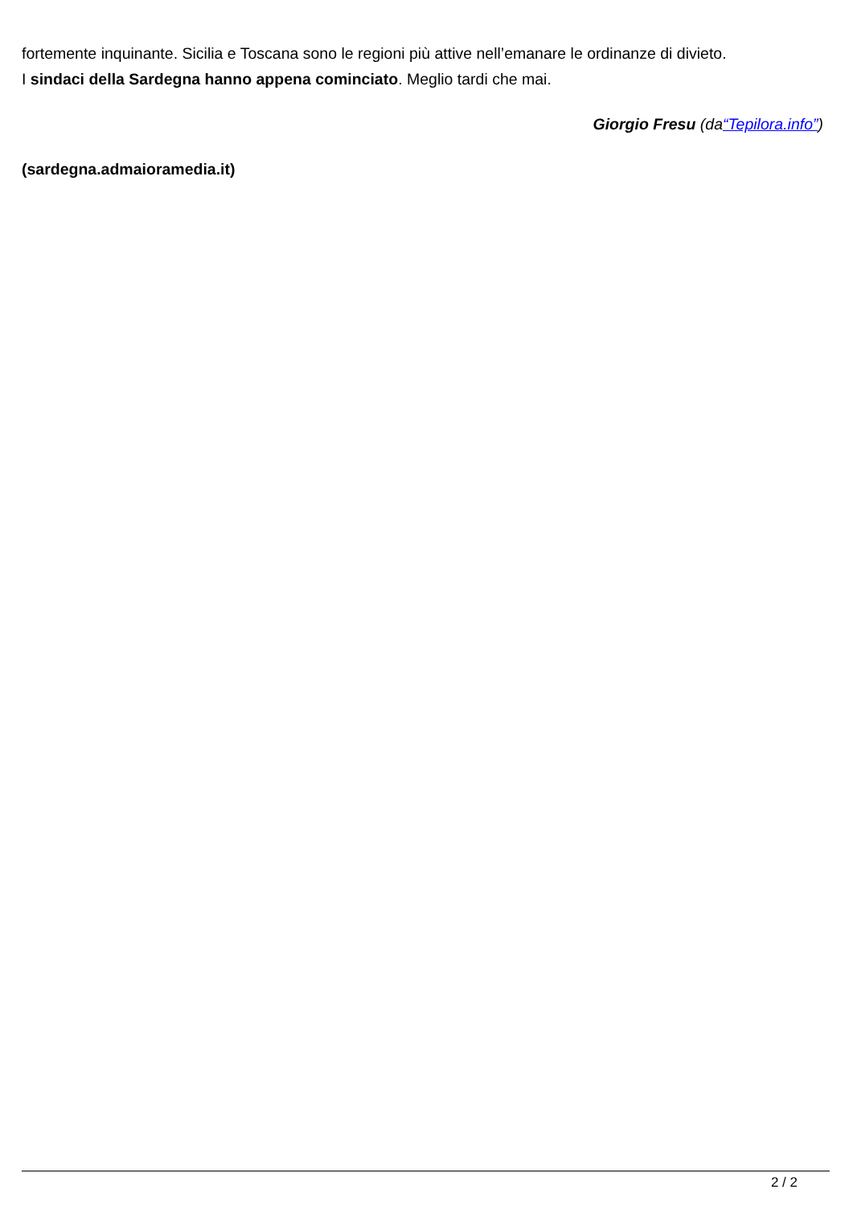fortemente inquinante. Sicilia e Toscana sono le regioni più attive nell’emanare le ordinanze di divieto.
I sindaci della Sardegna hanno appena cominciato. Meglio tardi che mai.
Giorgio Fresu (da“Tepilora.info”)
(sardegna.admaioramedia.it)
2 / 2